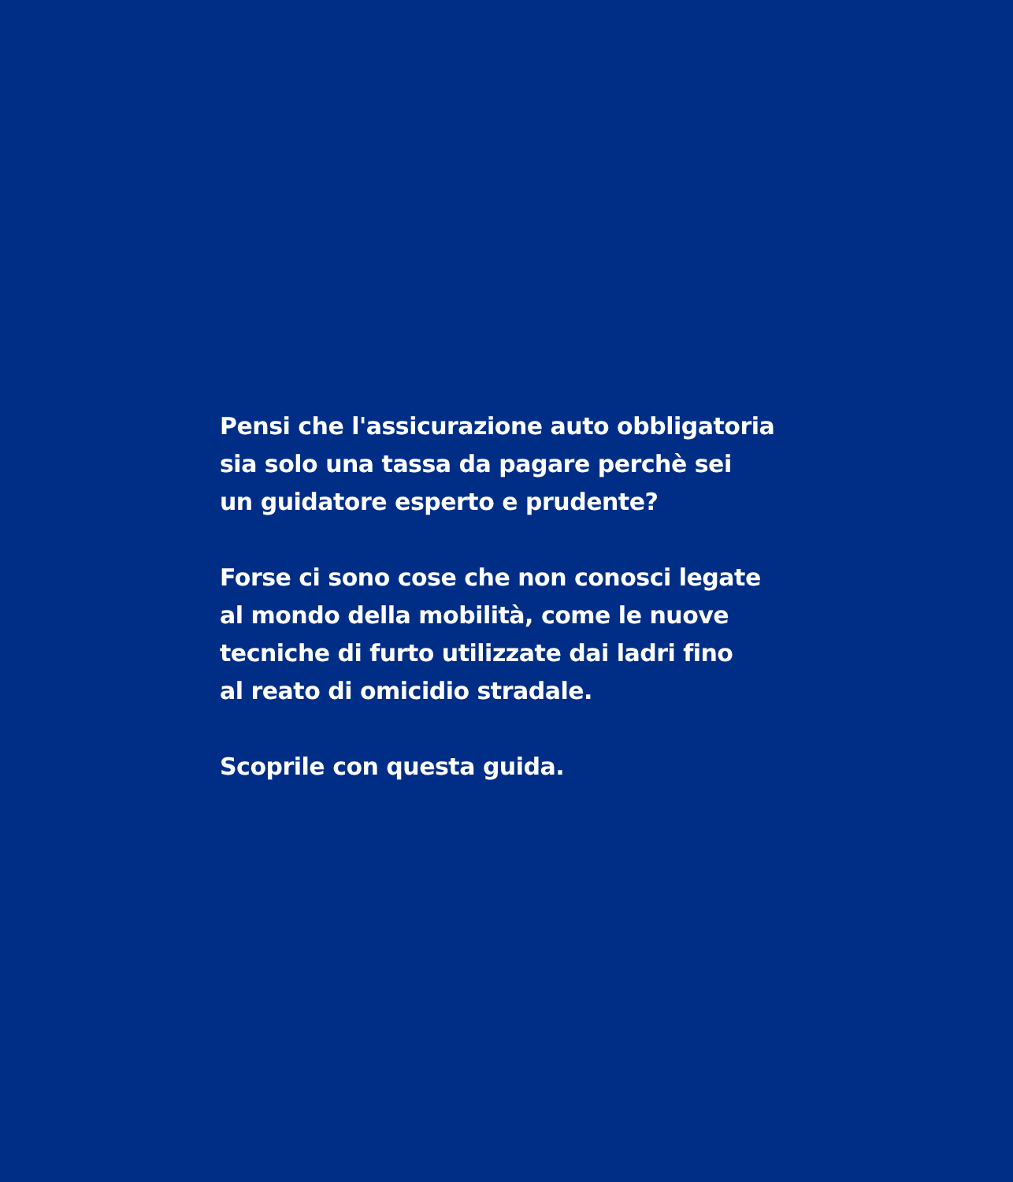Pensi che l'assicurazione auto obbligatoria
sia solo una tassa da pagare perchè sei
un guidatore esperto e prudente?
Forse ci sono cose che non conosci legate
al mondo della mobilità, come le nuove
tecniche di furto utilizzate dai ladri fino
al reato di omicidio stradale.
Scoprile con questa guida.